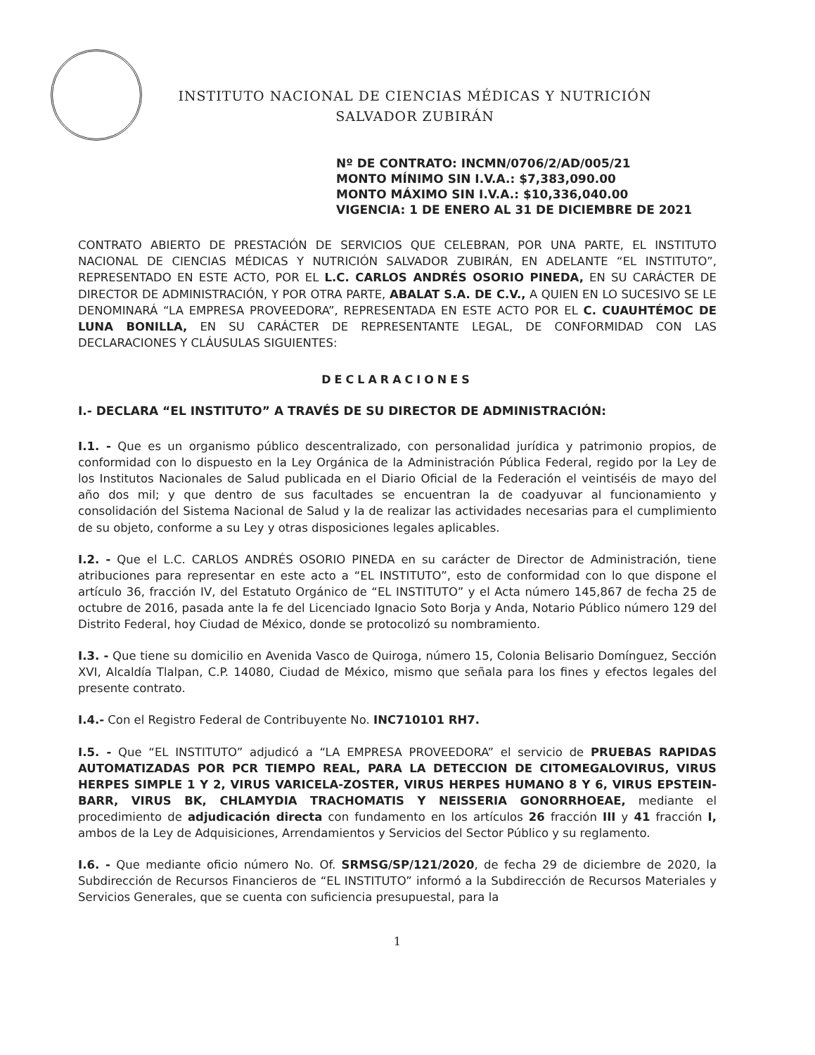INSTITUTO NACIONAL DE CIENCIAS MÉDICAS Y NUTRICIÓN
SALVADOR ZUBIRÁN
Nº DE CONTRATO: INCMN/0706/2/AD/005/21
MONTO MÍNIMO SIN I.V.A.: $7,383,090.00
MONTO MÁXIMO SIN I.V.A.: $10,336,040.00
VIGENCIA: 1 DE ENERO AL 31 DE DICIEMBRE DE 2021
CONTRATO ABIERTO DE PRESTACIÓN DE SERVICIOS QUE CELEBRAN, POR UNA PARTE, EL INSTITUTO NACIONAL DE CIENCIAS MÉDICAS Y NUTRICIÓN SALVADOR ZUBIRÁN, EN ADELANTE “EL INSTITUTO”, REPRESENTADO EN ESTE ACTO, POR EL L.C. CARLOS ANDRÉS OSORIO PINEDA, EN SU CARÁCTER DE DIRECTOR DE ADMINISTRACIÓN, Y POR OTRA PARTE, ABALAT S.A. DE C.V., A QUIEN EN LO SUCESIVO SE LE DENOMINARÁ “LA EMPRESA PROVEEDORA”, REPRESENTADA EN ESTE ACTO POR EL C. CUAUHTÉMOC DE LUNA BONILLA, EN SU CARÁCTER DE REPRESENTANTE LEGAL, DE CONFORMIDAD CON LAS DECLARACIONES Y CLÁUSULAS SIGUIENTES:
DECLARACIONES
I.- DECLARA “EL INSTITUTO” A TRAVÉS DE SU DIRECTOR DE ADMINISTRACIÓN:
I.1. - Que es un organismo público descentralizado, con personalidad jurídica y patrimonio propios, de conformidad con lo dispuesto en la Ley Orgánica de la Administración Pública Federal, regido por la Ley de los Institutos Nacionales de Salud publicada en el Diario Oficial de la Federación el veintiséis de mayo del año dos mil; y que dentro de sus facultades se encuentran la de coadyuvar al funcionamiento y consolidación del Sistema Nacional de Salud y la de realizar las actividades necesarias para el cumplimiento de su objeto, conforme a su Ley y otras disposiciones legales aplicables.
I.2. - Que el L.C. CARLOS ANDRÉS OSORIO PINEDA en su carácter de Director de Administración, tiene atribuciones para representar en este acto a “EL INSTITUTO”, esto de conformidad con lo que dispone el artículo 36, fracción IV, del Estatuto Orgánico de “EL INSTITUTO” y el Acta número 145,867 de fecha 25 de octubre de 2016, pasada ante la fe del Licenciado Ignacio Soto Borja y Anda, Notario Público número 129 del Distrito Federal, hoy Ciudad de México, donde se protocolizó su nombramiento.
I.3. - Que tiene su domicilio en Avenida Vasco de Quiroga, número 15, Colonia Belisario Domínguez, Sección XVI, Alcaldía Tlalpan, C.P. 14080, Ciudad de México, mismo que señala para los fines y efectos legales del presente contrato.
I.4.- Con el Registro Federal de Contribuyente No. INC710101 RH7.
I.5. - Que “EL INSTITUTO” adjudicó a “LA EMPRESA PROVEEDORA” el servicio de PRUEBAS RAPIDAS AUTOMATIZADAS POR PCR TIEMPO REAL, PARA LA DETECCION DE CITOMEGALOVIRUS, VIRUS HERPES SIMPLE 1 Y 2, VIRUS VARICELA-ZOSTER, VIRUS HERPES HUMANO 8 Y 6, VIRUS EPSTEIN-BARR, VIRUS BK, CHLAMYDIA TRACHOMATIS Y NEISSERIA GONORRHOEAE, mediante el procedimiento de adjudicación directa con fundamento en los artículos 26 fracción III y 41 fracción I, ambos de la Ley de Adquisiciones, Arrendamientos y Servicios del Sector Público y su reglamento.
I.6. - Que mediante oficio número No. Of. SRMSG/SP/121/2020, de fecha 29 de diciembre de 2020, la Subdirección de Recursos Financieros de “EL INSTITUTO” informó a la Subdirección de Recursos Materiales y Servicios Generales, que se cuenta con suficiencia presupuestal, para la
1